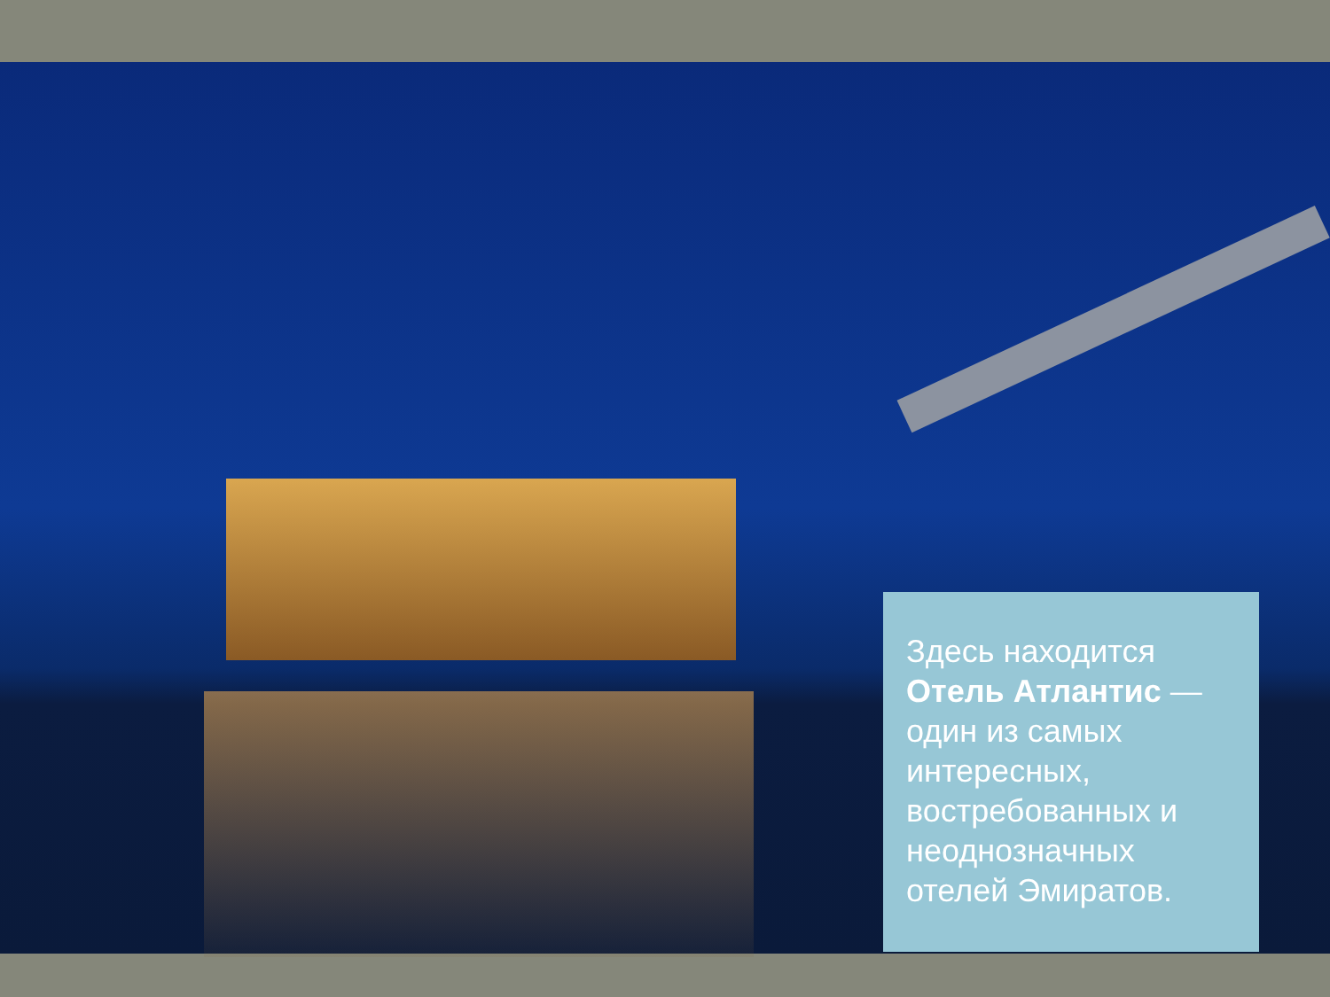Здесь находится Отель Атлантис — один из самых интересных, востребованных и неоднозначных отелей Эмиратов.